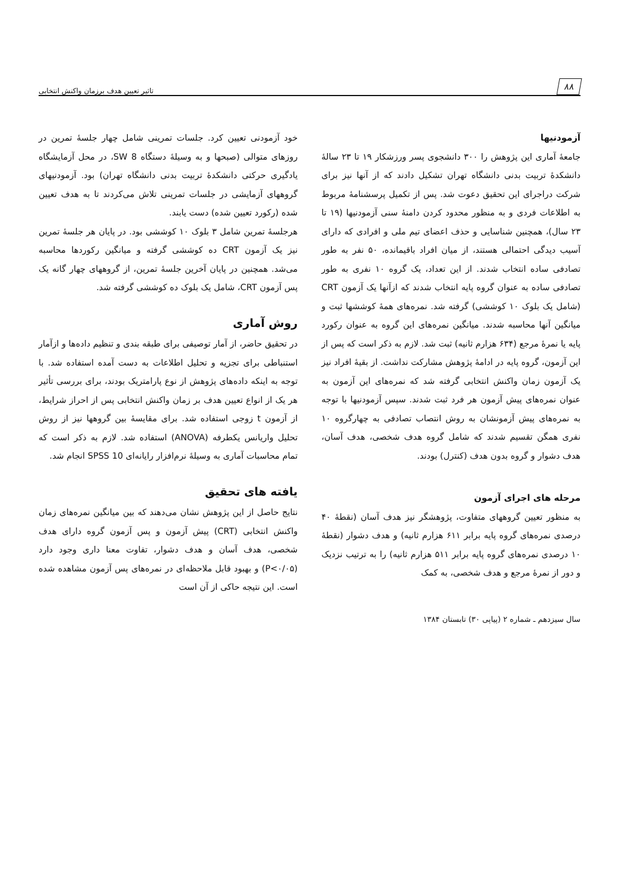۸۸
تاثیر تعیین هدف برزمان واکنش انتخابی
آزمودنیها
جامعهٔ آماری این پژوهش را ۳۰۰ دانشجوی پسر ورزشکار ۱۹ تا ۲۳ سالهٔ دانشکدهٔ تربیت بدنی دانشگاه تهران تشکیل دادند که از آنها نیز برای شرکت دراجرای این تحقیق دعوت شد. پس از تکمیل پرسشنامهٔ مربوط به اطلاعات فردی و به منظور محدود کردن دامنهٔ سنی آزمودنیها (۱۹ تا ۲۳ سال)، همچنین شناسایی و حذف اعضای تیم ملی و افرادی که دارای آسیب دیدگی احتمالی هستند، از میان افراد باقیمانده، ۵۰ نفر به طور تصادفی ساده انتخاب شدند. از این تعداد، یک گروه ۱۰ نفری به طور تصادفی ساده به عنوان گروه پایه انتخاب شدند که ازآنها یک آزمون CRT (شامل یک بلوک ۱۰ کوششی) گرفته شد. نمره‌های همهٔ کوششها ثبت و میانگین آنها محاسبه شدند. میانگین نمره‌های این گروه به عنوان رکورد پایه یا نمرهٔ مرجع (۶۳۴ هزارم ثانیه) ثبت شد. لازم به ذکر است که پس از این آزمون، گروه پایه در ادامهٔ پژوهش مشارکت نداشت. از بقیهٔ افراد نیز یک آزمون زمان واکنش انتخابی گرفته شد که نمره‌های این آزمون به عنوان نمره‌های پیش آزمون هر فرد ثبت شدند. سپس آزمودنیها با توجه به نمره‌های پیش آزمونشان به روش انتصاب تصادفی به چهارگروه ۱۰ نفری همگن تقسیم شدند که شامل گروه هدف شخصی، هدف آسان، هدف دشوار و گروه بدون هدف (کنترل) بودند.
مرحله های اجرای آزمون
به منظور تعیین گروههای متفاوت، پژوهشگر نیز هدف آسان (نقطهٔ ۴۰ درصدی نمره‌های گروه پایه برابر ۶۱۱ هزارم ثانیه) و هدف دشوار (نقطهٔ ۱۰ درصدی نمره‌های گروه پایه برابر ۵۱۱ هزارم ثانیه) را به ترتیب نزدیک و دور از نمرهٔ مرجع و هدف شخصی، به کمک
خود آزمودنی تعیین کرد. جلسات تمرینی شامل چهار جلسهٔ تمرین در روزهای متوالی (صبحها و به وسیلهٔ دستگاه SW 8، در محل آزمایشگاه یادگیری حرکتی دانشکدهٔ تربیت بدنی دانشگاه تهران) بود. آزمودنیهای گروههای آزمایشی در جلسات تمرینی تلاش می‌کردند تا به هدف تعیین شده (رکورد تعیین شده) دست یابند.
هرجلسهٔ تمرین شامل ۳ بلوک ۱۰ کوششی بود. در پایان هر جلسهٔ تمرین نیز یک آزمون CRT ده کوششی گرفته و میانگین رکوردها محاسبه می‌شد. همچنین در پایان آخرین جلسهٔ تمرین، از گروههای چهار گانه یک پس آزمون CRT، شامل یک بلوک ده کوششی گرفته شد.
روش آماری
در تحقیق حاضر، از آمار توصیفی برای طبقه بندی و تنظیم داده‌ها و ازآمار استنباطی برای تجزیه و تحلیل اطلاعات به دست آمده استفاده شد. با توجه به اینکه داده‌های پژوهش از نوع پارامتریک بودند، برای بررسی تأثیر هر یک از انواع تعیین هدف بر زمان واکنش انتخابی پس از احراز شرایط، از آزمون t زوجی استفاده شد. برای مقایسهٔ بین گروهها نیز از روش تحلیل واریانس یکطرفه (ANOVA) استفاده شد. لازم به ذکر است که تمام محاسبات آماری به وسیلهٔ نرم‌افزار رایانه‌ای SPSS 10 انجام شد.
یافته های تحقیق
نتایج حاصل از این پژوهش نشان می‌دهند که بین میانگین نمره‌های زمان واکنش انتخابی (CRT) پیش آزمون و پس آزمون گروه دارای هدف شخصی، هدف آسان و هدف دشوار، تفاوت معنا داری وجود دارد (P<۰/۰۵) و بهبود قابل ملاحظه‌ای در نمره‌های پس آزمون مشاهده شده است. این نتیجه حاکی از آن است
سال سیزدهم ـ شماره ۲ (پیاپی ۳۰) تابستان ۱۳۸۴